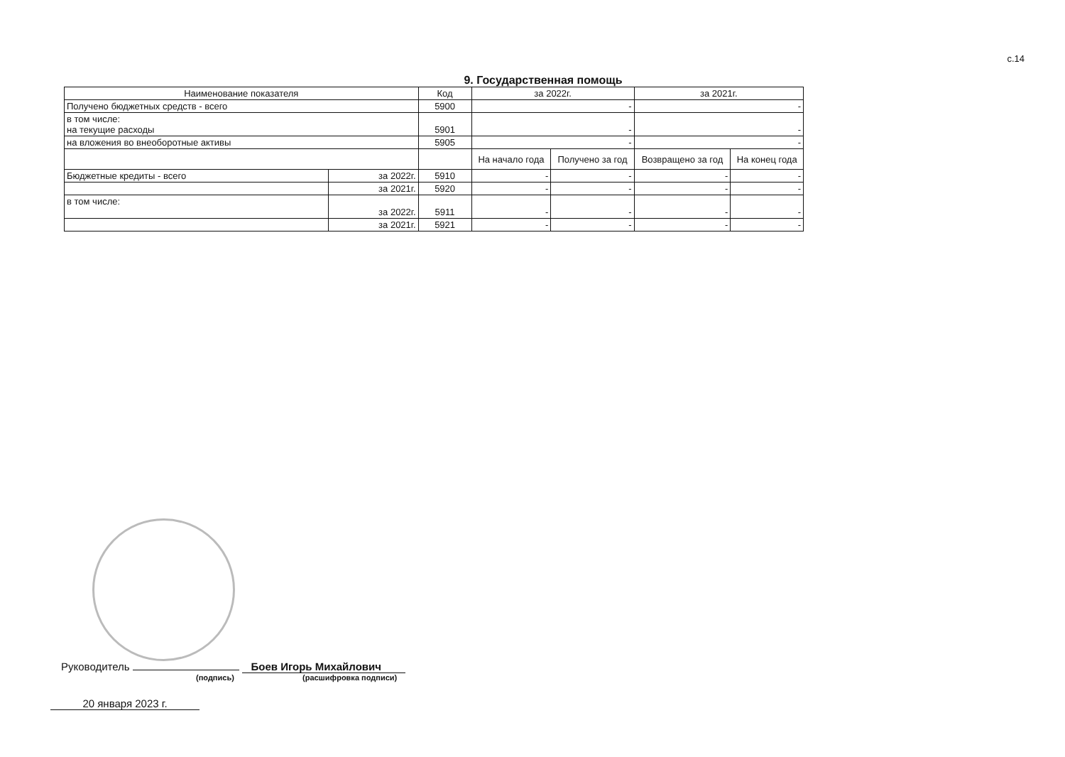с.14
9. Государственная помощь
| Наименование показателя | | Код | за 2022г. | | за 2021г. | |
| --- | --- | --- | --- | --- | --- | --- |
| Получено бюджетных средств - всего | | 5900 | - | | - | |
| в том числе: на текущие расходы | | 5901 | - | | - | |
| на вложения во внеоборотные активы | | 5905 | - | | - | |
| | | | На начало года | Получено за год | Возвращено за год | На конец года |
| Бюджетные кредиты - всего | за 2022г. | 5910 | - | - | - | - |
| | за 2021г. | 5920 | - | - | - | - |
| в том числе: | за 2022г. | 5911 | - | - | - | - |
| | за 2021г. | 5921 | - | - | - | - |
Руководитель Боев Игорь Михайлович
(подпись) (расшифровка подписи)
20 января 2023 г.